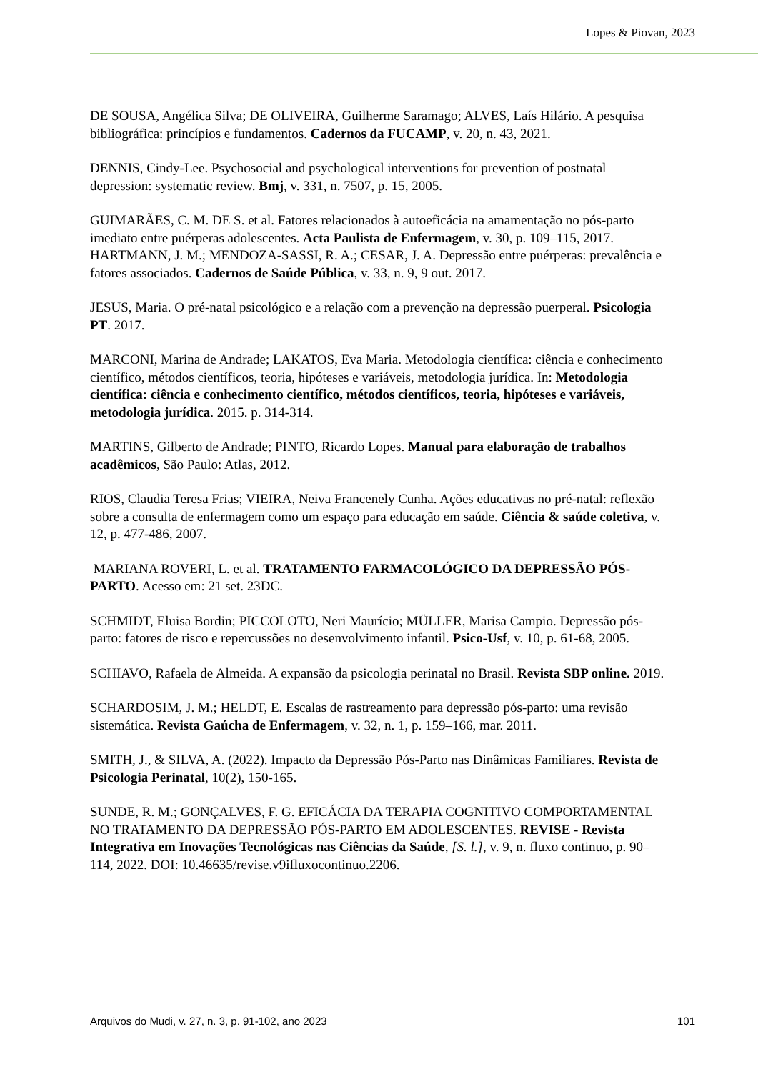Lopes & Piovan, 2023
DE SOUSA, Angélica Silva; DE OLIVEIRA, Guilherme Saramago; ALVES, Laís Hilário. A pesquisa bibliográfica: princípios e fundamentos. Cadernos da FUCAMP, v. 20, n. 43, 2021.
DENNIS, Cindy-Lee. Psychosocial and psychological interventions for prevention of postnatal depression: systematic review. Bmj, v. 331, n. 7507, p. 15, 2005.
GUIMARÃES, C. M. DE S. et al. Fatores relacionados à autoeficácia na amamentação no pós-parto imediato entre puérperas adolescentes. Acta Paulista de Enfermagem, v. 30, p. 109–115, 2017.
HARTMANN, J. M.; MENDOZA-SASSI, R. A.; CESAR, J. A. Depressão entre puérperas: prevalência e fatores associados. Cadernos de Saúde Pública, v. 33, n. 9, 9 out. 2017.
JESUS, Maria. O pré-natal psicológico e a relação com a prevenção na depressão puerperal. Psicologia PT. 2017.
MARCONI, Marina de Andrade; LAKATOS, Eva Maria. Metodologia científica: ciência e conhecimento científico, métodos científicos, teoria, hipóteses e variáveis, metodologia jurídica. In: Metodologia científica: ciência e conhecimento científico, métodos científicos, teoria, hipóteses e variáveis, metodologia jurídica. 2015. p. 314-314.
MARTINS, Gilberto de Andrade; PINTO, Ricardo Lopes. Manual para elaboração de trabalhos acadêmicos, São Paulo: Atlas, 2012.
RIOS, Claudia Teresa Frias; VIEIRA, Neiva Francenely Cunha. Ações educativas no pré-natal: reflexão sobre a consulta de enfermagem como um espaço para educação em saúde. Ciência & saúde coletiva, v. 12, p. 477-486, 2007.
MARIANA ROVERI, L. et al. TRATAMENTO FARMACOLÓGICO DA DEPRESSÃO PÓS-PARTO. Acesso em: 21 set. 23DC.
SCHMIDT, Eluisa Bordin; PICCOLOTO, Neri Maurício; MÜLLER, Marisa Campio. Depressão pós-parto: fatores de risco e repercussões no desenvolvimento infantil. Psico-Usf, v. 10, p. 61-68, 2005.
SCHIAVO, Rafaela de Almeida. A expansão da psicologia perinatal no Brasil. Revista SBP online. 2019.
SCHARDOSIM, J. M.; HELDT, E. Escalas de rastreamento para depressão pós-parto: uma revisão sistemática. Revista Gaúcha de Enfermagem, v. 32, n. 1, p. 159–166, mar. 2011.
SMITH, J., & SILVA, A. (2022). Impacto da Depressão Pós-Parto nas Dinâmicas Familiares. Revista de Psicologia Perinatal, 10(2), 150-165.
SUNDE, R. M.; GONÇALVES, F. G. EFICÁCIA DA TERAPIA COGNITIVO COMPORTAMENTAL NO TRATAMENTO DA DEPRESSÃO PÓS-PARTO EM ADOLESCENTES. REVISE - Revista Integrativa em Inovações Tecnológicas nas Ciências da Saúde, [S. l.], v. 9, n. fluxo continuo, p. 90–114, 2022. DOI: 10.46635/revise.v9ifluxocontinuo.2206.
Arquivos do Mudi, v. 27, n. 3, p. 91-102, ano 2023 101